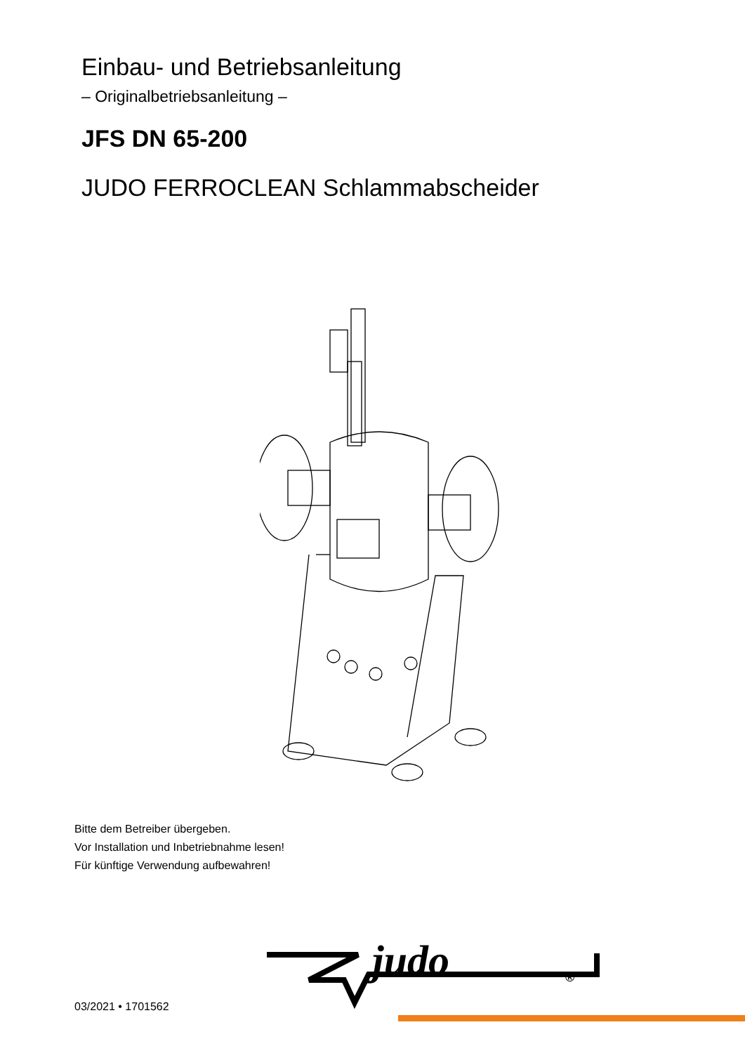Einbau- und Betriebsanleitung
– Originalbetriebsanleitung –
JFS DN 65-200
JUDO FERROCLEAN Schlammabscheider
Bitte dem Betreiber übergeben.
Vor Installation und Inbetriebnahme lesen!
Für künftige Verwendung aufbewahren!
judo
®
03/2021 • 1701562